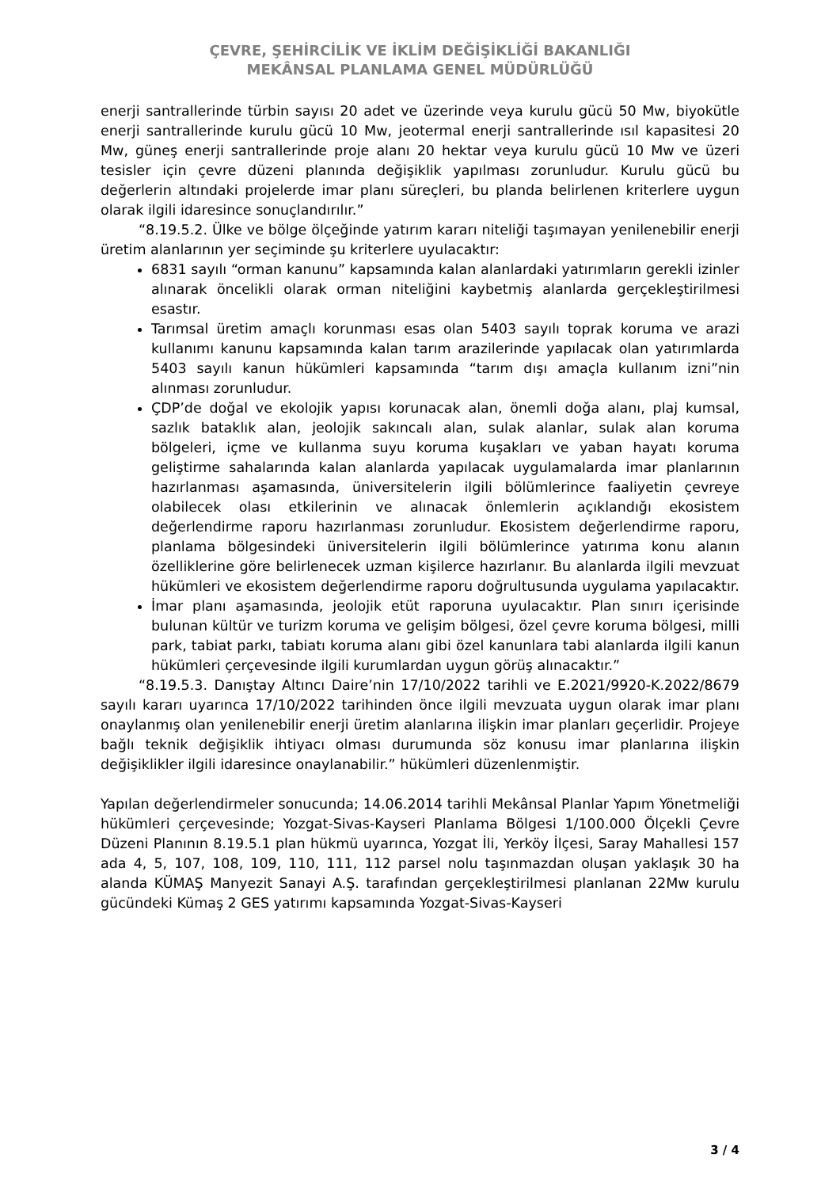ÇEVRE, ŞEHİRCİLİK VE İKLİM DEĞİŞİKLİĞİ BAKANLIĞI
MEKÂNSAL PLANLAMA GENEL MÜDÜRLÜĞÜ
enerji santrallerinde türbin sayısı 20 adet ve üzerinde veya kurulu gücü 50 Mw, biyokütle enerji santrallerinde kurulu gücü 10 Mw, jeotermal enerji santrallerinde ısıl kapasitesi 20 Mw, güneş enerji santrallerinde proje alanı 20 hektar veya kurulu gücü 10 Mw ve üzeri tesisler için çevre düzeni planında değişiklik yapılması zorunludur. Kurulu gücü bu değerlerin altındaki projelerde imar planı süreçleri, bu planda belirlenen kriterlere uygun olarak ilgili idaresince sonuçlandırılır.”
“8.19.5.2. Ülke ve bölge ölçeğinde yatırım kararı niteliği taşımayan yenilenebilir enerji üretim alanlarının yer seçiminde şu kriterlere uyulacaktır:
6831 sayılı “orman kanunu” kapsamında kalan alanlardaki yatırımların gerekli izinler alınarak öncelikli olarak orman niteliğini kaybetmiş alanlarda gerçekleştirilmesi esastır.
Tarımsal üretim amaçlı korunması esas olan 5403 sayılı toprak koruma ve arazi kullanımı kanunu kapsamında kalan tarım arazilerinde yapılacak olan yatırımlarda 5403 sayılı kanun hükümleri kapsamında “tarım dışı amaçla kullanım izni”nin alınması zorunludur.
ÇDP’de doğal ve ekolojik yapısı korunacak alan, önemli doğa alanı, plaj kumsal, sazlık bataklık alan, jeolojik sakıncalı alan, sulak alanlar, sulak alan koruma bölgeleri, içme ve kullanma suyu koruma kuşakları ve yaban hayatı koruma geliştirme sahalarında kalan alanlarda yapılacak uygulamalarda imar planlarının hazırlanması aşamasında, üniversitelerin ilgili bölümlerince faaliyetin çevreye olabilecek olası etkilerinin ve alınacak önlemlerin açıklandığı ekosistem değerlendirme raporu hazırlanması zorunludur. Ekosistem değerlendirme raporu, planlama bölgesindeki üniversitelerin ilgili bölümlerince yatırıma konu alanın özelliklerine göre belirlenecek uzman kişilerce hazırlanır. Bu alanlarda ilgili mevzuat hükümleri ve ekosistem değerlendirme raporu doğrultusunda uygulama yapılacaktır.
İmar planı aşamasında, jeolojik etüt raporuna uyulacaktır. Plan sınırı içerisinde bulunan kültür ve turizm koruma ve gelişim bölgesi, özel çevre koruma bölgesi, milli park, tabiat parkı, tabiatı koruma alanı gibi özel kanunlara tabi alanlarda ilgili kanun hükümleri çerçevesinde ilgili kurumlardan uygun görüş alınacaktır.”
“8.19.5.3. Danıştay Altıncı Daire’nin 17/10/2022 tarihli ve E.2021/9920-K.2022/8679 sayılı kararı uyarınca 17/10/2022 tarihinden önce ilgili mevzuata uygun olarak imar planı onaylanmış olan yenilenebilir enerji üretim alanlarına ilişkin imar planları geçerlidir. Projeye bağlı teknik değişiklik ihtiyacı olması durumunda söz konusu imar planlarına ilişkin değişiklikler ilgili idaresince onaylanabilir.” hükümleri düzenlenmiştir.
Yapılan değerlendirmeler sonucunda; 14.06.2014 tarihli Mekânsal Planlar Yapım Yönetmeliği hükümleri çerçevesinde; Yozgat-Sivas-Kayseri Planlama Bölgesi 1/100.000 Ölçekli Çevre Düzeni Planının 8.19.5.1 plan hükmü uyarınca, Yozgat İli, Yerköy İlçesi, Saray Mahallesi 157 ada 4, 5, 107, 108, 109, 110, 111, 112 parsel nolu taşınmazdan oluşan yaklaşık 30 ha alanda KÜMAŞ Manyezit Sanayi A.Ş. tarafından gerçekleştirilmesi planlanan 22Mw kurulu gücündeki Kümaş 2 GES yatırımı kapsamında Yozgat-Sivas-Kayseri
3 / 4